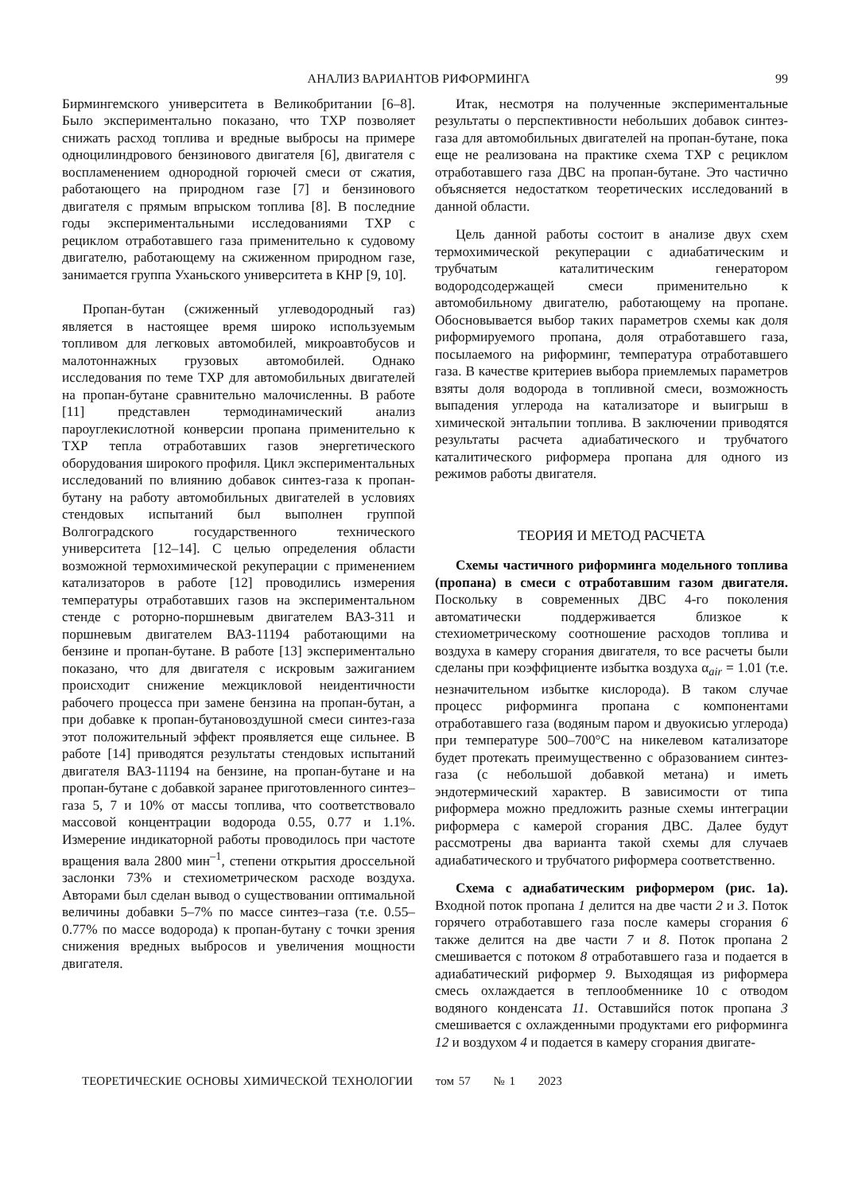АНАЛИЗ ВАРИАНТОВ РИФОРМИНГА 99
Бирмингемского университета в Великобритании [6–8]. Было экспериментально показано, что ТХР позволяет снижать расход топлива и вредные выбросы на примере одноцилиндрового бензинового двигателя [6], двигателя с воспламенением однородной горючей смеси от сжатия, работающего на природном газе [7] и бензинового двигателя с прямым впрыском топлива [8]. В последние годы экспериментальными исследованиями ТХР с рециклом отработавшего газа применительно к судовому двигателю, работающему на сжиженном природном газе, занимается группа Уханьского университета в КНР [9, 10].
Пропан-бутан (сжиженный углеводородный газ) является в настоящее время широко используемым топливом для легковых автомобилей, микроавтобусов и малотоннажных грузовых автомобилей. Однако исследования по теме ТХР для автомобильных двигателей на пропан-бутане сравнительно малочисленны. В работе [11] представлен термодинамический анализ пароуглекислотной конверсии пропана применительно к ТХР тепла отработавших газов энергетического оборудования широкого профиля. Цикл экспериментальных исследований по влиянию добавок синтез-газа к пропан-бутану на работу автомобильных двигателей в условиях стендовых испытаний был выполнен группой Волгоградского государственного технического университета [12–14]. С целью определения области возможной термохимической рекуперации с применением катализаторов в работе [12] проводились измерения температуры отработавших газов на экспериментальном стенде с роторно-поршневым двигателем ВАЗ-311 и поршневым двигателем ВАЗ-11194 работающими на бензине и пропан-бутане. В работе [13] экспериментально показано, что для двигателя с искровым зажиганием происходит снижение межцикловой неидентичности рабочего процесса при замене бензина на пропан-бутан, а при добавке к пропан-бутановоздушной смеси синтез-газа этот положительный эффект проявляется еще сильнее. В работе [14] приводятся результаты стендовых испытаний двигателя ВАЗ-11194 на бензине, на пропан-бутане и на пропан-бутане с добавкой заранее приготовленного синтез–газа 5, 7 и 10% от массы топлива, что соответствовало массовой концентрации водорода 0.55, 0.77 и 1.1%. Измерение индикаторной работы проводилось при частоте вращения вала 2800 мин<sup>–1</sup>, степени открытия дроссельной заслонки 73% и стехиометрическом расходе воздуха. Авторами был сделан вывод о существовании оптимальной величины добавки 5–7% по массе синтез–газа (т.е. 0.55–0.77% по массе водорода) к пропан-бутану с точки зрения снижения вредных выбросов и увеличения мощности двигателя.
Итак, несмотря на полученные экспериментальные результаты о перспективности небольших добавок синтез-газа для автомобильных двигателей на пропан-бутане, пока еще не реализована на практике схема ТХР с рециклом отработавшего газа ДВС на пропан-бутане. Это частично объясняется недостатком теоретических исследований в данной области.
Цель данной работы состоит в анализе двух схем термохимической рекуперации с адиабатическим и трубчатым каталитическим генератором водородсодержащей смеси применительно к автомобильному двигателю, работающему на пропане. Обосновывается выбор таких параметров схемы как доля риформируемого пропана, доля отработавшего газа, посылаемого на риформинг, температура отработавшего газа. В качестве критериев выбора приемлемых параметров взяты доля водорода в топливной смеси, возможность выпадения углерода на катализаторе и выигрыш в химической энтальпии топлива. В заключении приводятся результаты расчета адиабатического и трубчатого каталитического риформера пропана для одного из режимов работы двигателя.
ТЕОРИЯ И МЕТОД РАСЧЕТА
Схемы частичного риформинга модельного топлива (пропана) в смеси с отработавшим газом двигателя. Поскольку в современных ДВС 4-го поколения автоматически поддерживается близкое к стехиометрическому соотношение расходов топлива и воздуха в камеру сгорания двигателя, то все расчеты были сделаны при коэффициенте избытка воздуха α<sub>air</sub> = 1.01 (т.е. незначительном избытке кислорода). В таком случае процесс риформинга пропана с компонентами отработавшего газа (водяным паром и двуокисью углерода) при температуре 500–700°С на никелевом катализаторе будет протекать преимущественно с образованием синтез-газа (с небольшой добавкой метана) и иметь эндотермический характер. В зависимости от типа риформера можно предложить разные схемы интеграции риформера с камерой сгорания ДВС. Далее будут рассмотрены два варианта такой схемы для случаев адиабатического и трубчатого риформера соответственно.
Схема с адиабатическим риформером (рис. 1а). Входной поток пропана 1 делится на две части 2 и 3. Поток горячего отработавшего газа после камеры сгорания 6 также делится на две части 7 и 8. Поток пропана 2 смешивается с потоком 8 отработавшего газа и подается в адиабатический риформер 9. Выходящая из риформера смесь охлаждается в теплообменнике 10 с отводом водяного конденсата 11. Оставшийся поток пропана 3 смешивается с охлажденными продуктами его риформинга 12 и воздухом 4 и подается в камеру сгорания двигате-
ТЕОРЕТИЧЕСКИЕ ОСНОВЫ ХИМИЧЕСКОЙ ТЕХНОЛОГИИ том 57 № 1 2023